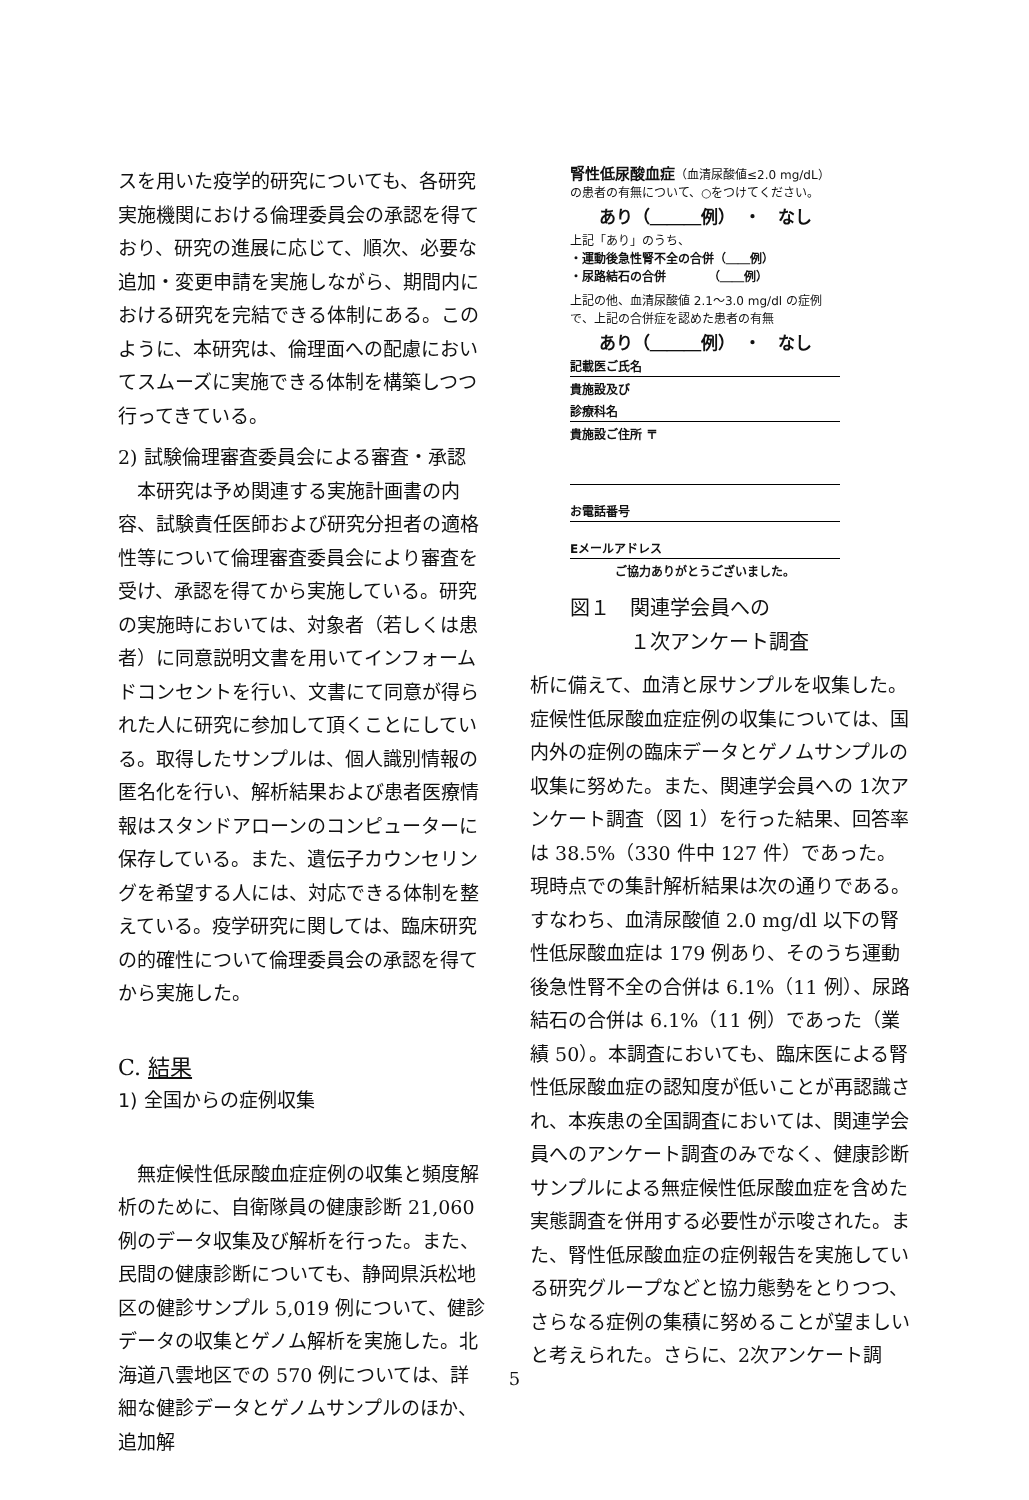スを用いた疫学的研究についても、各研究実施機関における倫理委員会の承認を得ており、研究の進展に応じて、順次、必要な追加・変更申請を実施しながら、期間内における研究を完結できる体制にある。このように、本研究は、倫理面への配慮においてスムーズに実施できる体制を構築しつつ行ってきている。
2) 試験倫理審査委員会による審査・承認
　本研究は予め関連する実施計画書の内容、試験責任医師および研究分担者の適格性等について倫理審査委員会により審査を受け、承認を得てから実施している。研究の実施時においては、対象者（若しくは患者）に同意説明文書を用いてインフォームドコンセントを行い、文書にて同意が得られた人に研究に参加して頂くことにしている。取得したサンプルは、個人識別情報の匿名化を行い、解析結果および患者医療情報はスタンドアローンのコンピューターに保存している。また、遺伝子カウンセリングを希望する人には、対応できる体制を整えている。疫学研究に関しては、臨床研究の的確性について倫理委員会の承認を得てから実施した。
C. 結果
1) 全国からの症例収集
　無症候性低尿酸血症症例の収集と頻度解析のために、自衛隊員の健康診断 21,060 例のデータ収集及び解析を行った。また、民間の健康診断についても、静岡県浜松地区の健診サンプル 5,019 例について、健診データの収集とゲノム解析を実施した。北海道八雲地区での 570 例については、詳細な健診データとゲノムサンプルのほか、追加解
腎性低尿酸血症（血清尿酸値≤2.0 mg/dL）
の患者の有無について、○をつけてください。
あり（＿＿＿例）　・　なし
上記「あり」のうち、
・運動後急性腎不全の合併（＿＿例）
・尿路結石の合併　　　　（＿＿例）
上記の他、血清尿酸値 2.1～3.0 mg/dl の症例で、上記の合併症を認めた患者の有無
あり（＿＿＿例）　・　なし
記載医ご氏名
貴施設及び
診療科名
貴施設ご住所 〒
お電話番号
Eメールアドレス
ご協力ありがとうございました。
図１　関連学会員への
　　　１次アンケート調査
析に備えて、血清と尿サンプルを収集した。症候性低尿酸血症症例の収集については、国内外の症例の臨床データとゲノムサンプルの収集に努めた。また、関連学会員への 1次アンケート調査（図 1）を行った結果、回答率は 38.5%（330 件中 127 件）であった。現時点での集計解析結果は次の通りである。すなわち、血清尿酸値 2.0 mg/dl 以下の腎性低尿酸血症は 179 例あり、そのうち運動後急性腎不全の合併は 6.1%（11 例）、尿路結石の合併は 6.1%（11 例）であった（業績 50）。本調査においても、臨床医による腎性低尿酸血症の認知度が低いことが再認識され、本疾患の全国調査においては、関連学会員へのアンケート調査のみでなく、健康診断サンプルによる無症候性低尿酸血症を含めた実態調査を併用する必要性が示唆された。また、腎性低尿酸血症の症例報告を実施している研究グループなどと協力態勢をとりつつ、さらなる症例の集積に努めることが望ましいと考えられた。さらに、2次アンケート調
5